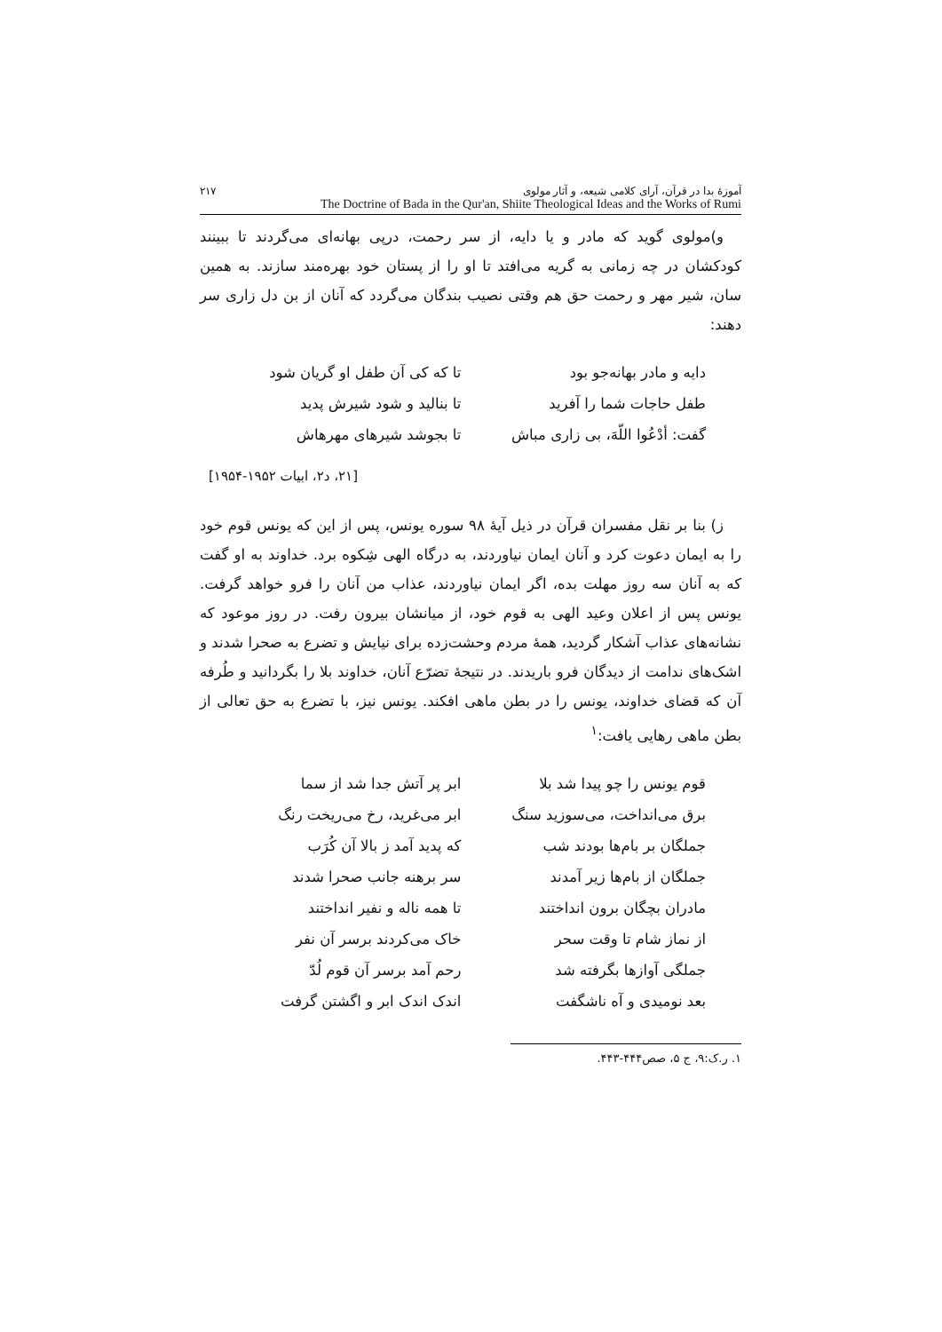آموزهٔ بدا در قرآن، آرای کلامی شیعه، و آثار مولوی ۲۱۷
The Doctrine of Bada in the Qur'an, Shiite Theological Ideas and the Works of Rumi
و)مولوی گوید که مادر و یا دایه، از سر رحمت، درپی بهانه‌ای می‌گردند تا ببینند کودکشان در چه زمانی به گریه می‌افتد تا او را از پستان خود بهره‌مند سازند. به همین سان، شیر مهر و رحمت حق هم وقتی نصیب بندگان می‌گردد که آنان از بن دل زاری سر دهند:
دایه و مادر بهانه‌جو بود تا که کی آن طفل او گریان شود
طفل حاجات شما را آفرید تا بنالید و شود شیرش پدید
گفت: أدْعُوا اللّهَ، بی زاری مباش تا بجوشد شیرهای مهرهاش
[۲۱، د۲، ابیات ۱۹۵۲-۱۹۵۴]
ز) بنا بر نقل مفسران قرآن در ذیل آیهٔ ۹۸ سوره یونس، پس از این که یونس قوم خود را به ایمان دعوت کرد و آنان ایمان نیاوردند، به درگاه الهی شِکوه برد. خداوند به او گفت که به آنان سه روز مهلت بده، اگر ایمان نیاوردند، عذاب من آنان را فرو خواهد گرفت. یونس پس از اعلان وعید الهی به قوم خود، از میانشان بیرون رفت. در روز موعود که نشانه‌های عذاب آشکار گردید، همهٔ مردم وحشت‌زده برای نیایش و تضرع به صحرا شدند و اشک‌های ندامت از دیدگان فرو باریدند. در نتیجهٔ تضرّع آنان، خداوند بلا را بگردانید و طُرفه آن که قضای خداوند، یونس را در بطن ماهی افکند. یونس نیز، با تضرع به حق تعالی از بطن ماهی رهایی یافت:<sup>۱</sup>
قوم یونس را چو پیدا شد بلا ابر پر آتش جدا شد از سما
برق می‌انداخت، می‌سوزید سنگ ابر می‌غرید، رخ می‌ریخت رنگ
جملگان بر بام‌ها بودند شب که پدید آمد ز بالا آن کُرَب
جملگان از بام‌ها زیر آمدند سر برهنه جانب صحرا شدند
مادران بچگان برون انداختند تا همه ناله و نفیر انداختند
از نماز شام تا وقت سحر خاک می‌کردند برسر آن نفر
جملگی آوازها بگرفته شد رحم آمد برسر آن قوم لُدّ
بعد نومیدی و آه ناشگفت اندک اندک ابر و اگشتن گرفت
۱. ر.ک:۹، ج ۵، صص۴۴۴-۴۴۳.